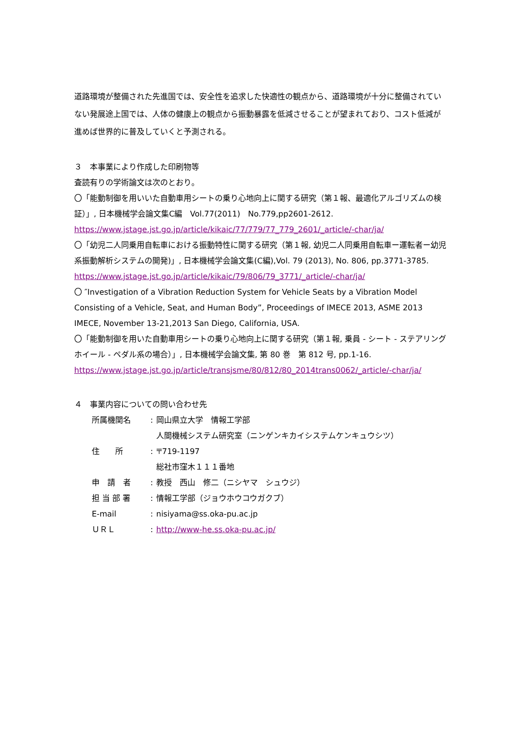道路環境が整備された先進国では、安全性を追求した快適性の観点から、道路環境が十分に整備されていない発展途上国では、人体の健康上の観点から振動暴露を低減させることが望まれており、コスト低減が進めば世界的に普及していくと予測される。
３　本事業により作成した印刷物等
査読有りの学術論文は次のとおり。
〇「能動制御を用いいた自動車用シートの乗り心地向上に関する研究（第１報、最適化アルゴリズムの検証）」, 日本機械学会論文集C編　Vol.77(2011)　No.779,pp2601-2612.
https://www.jstage.jst.go.jp/article/kikaic/77/779/77_779_2601/_article/-char/ja/
〇「幼児二人同乗用自転車における振動特性に関する研究（第１報, 幼児二人同乗用自転車ー運転者ー幼児系振動解析システムの開発)」, 日本機械学会論文集(C編),Vol. 79 (2013), No. 806, pp.3771-3785.
https://www.jstage.jst.go.jp/article/kikaic/79/806/79_3771/_article/-char/ja/
〇 ″Investigation of a Vibration Reduction System for Vehicle Seats by a Vibration Model Consisting of a Vehicle, Seat, and Human Body”, Proceedings of IMECE 2013, ASME 2013 IMECE, November 13-21,2013 San Diego, California, USA.
〇「能動制御を用いた自動車用シートの乗り心地向上に関する研究（第１報, 乗員 - シート - ステアリングホイール - ペダル系の場合）」, 日本機械学会論文集, 第 80 巻　第 812 号, pp.1-16.
https://www.jstage.jst.go.jp/article/transjsme/80/812/80_2014trans0062/_article/-char/ja/
４　事業内容についての問い合わせ先
| 所属機関名 | : | 岡山県立大学 情報工学部 |
| | | 人間機械システム研究室（ニンゲンキカイシステムケンキュウシツ） |
| 住 所 | : | 〒719-1197 |
| | | 総社市窪木１１１番地 |
| 申 請 者 | : | 教授 西山 修二（ニシヤマ シュウジ） |
| 担 当 部 署 | : | 情報工学部（ジョウホウコウガクブ） |
| E-mail | : | nisiyama@ss.oka-pu.ac.jp |
| ＵＲＬ | : | http://www-he.ss.oka-pu.ac.jp/ |